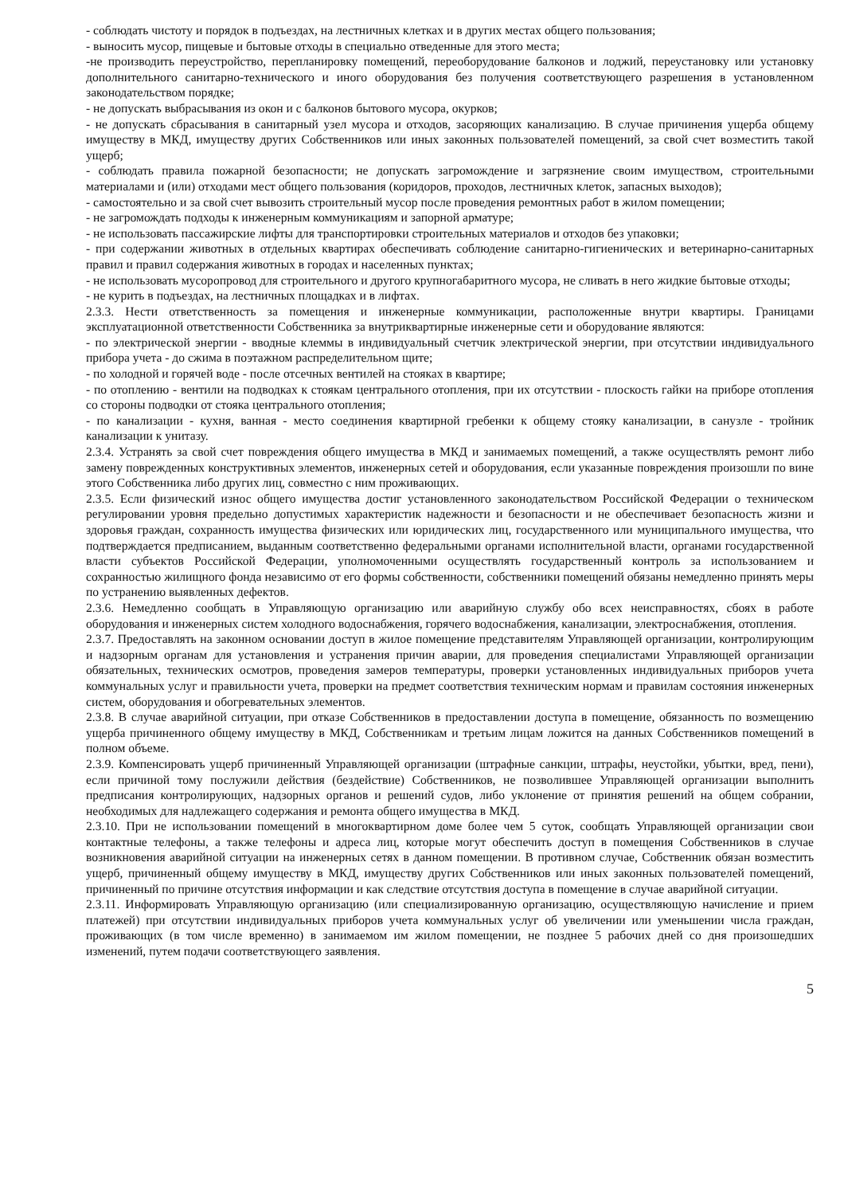- соблюдать чистоту и порядок в подъездах, на лестничных клетках и в других местах общего пользования;
- выносить мусор, пищевые и бытовые отходы в специально отведенные для этого места;
-не производить переустройство, перепланировку помещений, переоборудование балконов и лоджий, переустановку или установку дополнительного санитарно-технического и иного оборудования без получения соответствующего разрешения в установленном законодательством порядке;
- не допускать выбрасывания из окон и с балконов бытового мусора, окурков;
- не допускать сбрасывания в санитарный узел мусора и отходов, засоряющих канализацию. В случае причинения ущерба общему имуществу в МКД, имуществу других Собственников или иных законных пользователей помещений, за свой счет возместить такой ущерб;
- соблюдать правила пожарной безопасности; не допускать загромождение и загрязнение своим имуществом, строительными материалами и (или) отходами мест общего пользования (коридоров, проходов, лестничных клеток, запасных выходов);
- самостоятельно и за свой счет вывозить строительный мусор после проведения ремонтных работ в жилом помещении;
- не загромождать подходы к инженерным коммуникациям и запорной арматуре;
- не использовать пассажирские лифты для транспортировки строительных материалов и отходов без упаковки;
- при содержании животных в отдельных квартирах обеспечивать соблюдение санитарно-гигиенических и ветеринарно-санитарных правил и правил содержания животных в городах и населенных пунктах;
- не использовать мусоропровод для строительного и другого крупногабаритного мусора, не сливать в него жидкие бытовые отходы;
- не курить в подъездах, на лестничных площадках и в лифтах.
2.3.3. Нести ответственность за помещения и инженерные коммуникации, расположенные внутри квартиры. Границами эксплуатационной ответственности Собственника за внутриквартирные инженерные сети и оборудование являются:
- по электрической энергии - вводные клеммы в индивидуальный счетчик электрической энергии, при отсутствии индивидуального прибора учета - до сжима в поэтажном распределительном щите;
- по холодной и горячей воде - после отсечных вентилей на стояках в квартире;
- по отоплению - вентили на подводках к стоякам центрального отопления, при их отсутствии - плоскость гайки на приборе отопления со стороны подводки от стояка центрального отопления;
- по канализации - кухня, ванная - место соединения квартирной гребенки к общему стояку канализации, в санузле - тройник канализации к унитазу.
2.3.4. Устранять за свой счет повреждения общего имущества в МКД и занимаемых помещений, а также осуществлять ремонт либо замену поврежденных конструктивных элементов, инженерных сетей и оборудования, если указанные повреждения произошли по вине этого Собственника либо других лиц, совместно с ним проживающих.
2.3.5. Если физический износ общего имущества достиг установленного законодательством Российской Федерации о техническом регулировании уровня предельно допустимых характеристик надежности и безопасности и не обеспечивает безопасность жизни и здоровья граждан, сохранность имущества физических или юридических лиц, государственного или муниципального имущества, что подтверждается предписанием, выданным соответственно федеральными органами исполнительной власти, органами государственной власти субъектов Российской Федерации, уполномоченными осуществлять государственный контроль за использованием и сохранностью жилищного фонда независимо от его формы собственности, собственники помещений обязаны немедленно принять меры по устранению выявленных дефектов.
2.3.6. Немедленно сообщать в Управляющую организацию или аварийную службу обо всех неисправностях, сбоях в работе оборудования и инженерных систем холодного водоснабжения, горячего водоснабжения, канализации, электроснабжения, отопления.
2.3.7. Предоставлять на законном основании доступ в жилое помещение представителям Управляющей организации, контролирующим и надзорным органам для установления и устранения причин аварии, для проведения специалистами Управляющей организации обязательных, технических осмотров, проведения замеров температуры, проверки установленных индивидуальных приборов учета коммунальных услуг и правильности учета, проверки на предмет соответствия техническим нормам и правилам состояния инженерных систем, оборудования и обогревательных элементов.
2.3.8. В случае аварийной ситуации, при отказе Собственников в предоставлении доступа в помещение, обязанность по возмещению ущерба причиненного общему имуществу в МКД, Собственникам и третьим лицам ложится на данных Собственников помещений в полном объеме.
2.3.9. Компенсировать ущерб причиненный Управляющей организации (штрафные санкции, штрафы, неустойки, убытки, вред, пени), если причиной тому послужили действия (бездействие) Собственников, не позволившее Управляющей организации выполнить предписания контролирующих, надзорных органов и решений судов, либо уклонение от принятия решений на общем собрании, необходимых для надлежащего содержания и ремонта общего имущества в МКД.
2.3.10. При не использовании помещений в многоквартирном доме более чем 5 суток, сообщать Управляющей организации свои контактные телефоны, а также телефоны и адреса лиц, которые могут обеспечить доступ в помещения Собственников в случае возникновения аварийной ситуации на инженерных сетях в данном помещении. В противном случае, Собственник обязан возместить ущерб, причиненный общему имуществу в МКД, имуществу других Собственников или иных законных пользователей помещений, причиненный по причине отсутствия информации и как следствие отсутствия доступа в помещение в случае аварийной ситуации.
2.3.11. Информировать Управляющую организацию (или специализированную организацию, осуществляющую начисление и прием платежей) при отсутствии индивидуальных приборов учета коммунальных услуг об увеличении или уменьшении числа граждан, проживающих (в том числе временно) в занимаемом им жилом помещении, не позднее 5 рабочих дней со дня произошедших изменений, путем подачи соответствующего заявления.
5